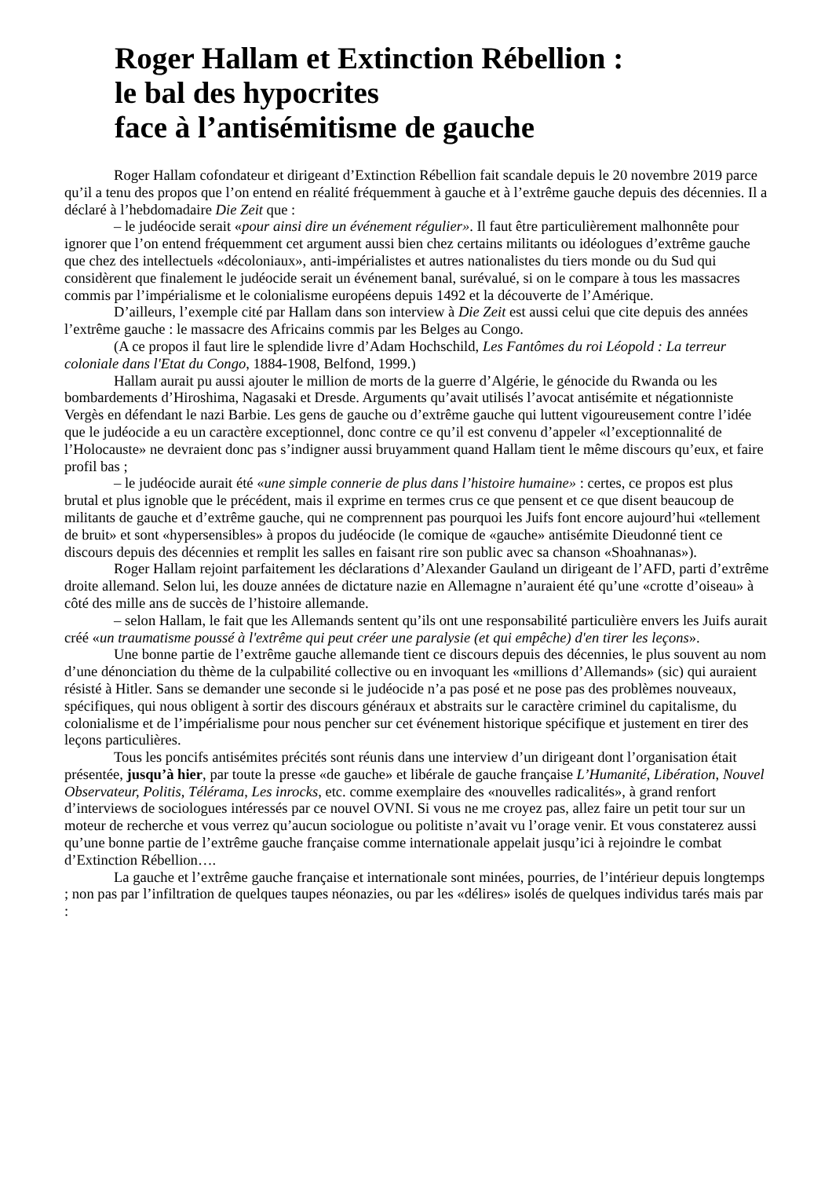Roger Hallam et Extinction Rébellion :
le bal des hypocrites
face à l’antisémitisme de gauche
Roger Hallam cofondateur et dirigeant d’Extinction Rébellion fait scandale depuis le 20 novembre 2019 parce qu’il a tenu des propos que l’on entend en réalité fréquemment à gauche et à l’extrême gauche depuis des décennies. Il a déclaré à l’hebdomadaire Die Zeit que :
– le judéocide serait «pour ainsi dire un événement régulier». Il faut être particulièrement malhonnête pour ignorer que l’on entend fréquemment cet argument aussi bien chez certains militants ou idéologues d’extrême gauche que chez des intellectuels «décoloniaux», anti-impérialistes et autres nationalistes du tiers monde ou du Sud qui considèrent que finalement le judéocide serait un événement banal, surévalué, si on le compare à tous les massacres commis par l’impérialisme et le colonialisme européens depuis 1492 et la découverte de l’Amérique.
D’ailleurs, l’exemple cité par Hallam dans son interview à Die Zeit est aussi celui que cite depuis des années l’extrême gauche : le massacre des Africains commis par les Belges au Congo.
(A ce propos il faut lire le splendide livre d’Adam Hochschild, Les Fantômes du roi Léopold : La terreur coloniale dans l'Etat du Congo, 1884-1908, Belfond, 1999.)
Hallam aurait pu aussi ajouter le million de morts de la guerre d’Algérie, le génocide du Rwanda ou les bombardements d’Hiroshima, Nagasaki et Dresde. Arguments qu’avait utilisés l’avocat antisémite et négationniste Vergès en défendant le nazi Barbie. Les gens de gauche ou d’extrême gauche qui luttent vigoureusement contre l’idée que le judéocide a eu un caractère exceptionnel, donc contre ce qu’il est convenu d’appeler «l’exceptionnalité de l’Holocauste» ne devraient donc pas s’indigner aussi bruyamment quand Hallam tient le même discours qu’eux, et faire profil bas ;
– le judéocide aurait été «une simple connerie de plus dans l’histoire humaine» : certes, ce propos est plus brutal et plus ignoble que le précédent, mais il exprime en termes crus ce que pensent et ce que disent beaucoup de militants de gauche et d’extrême gauche, qui ne comprennent pas pourquoi les Juifs font encore aujourd’hui «tellement de bruit» et sont «hypersensibles» à propos du judéocide (le comique de «gauche» antisémite Dieudonné tient ce discours depuis des décennies et remplit les salles en faisant rire son public avec sa chanson «Shoahnanas»).
Roger Hallam rejoint parfaitement les déclarations d’Alexander Gauland un dirigeant de l’AFD, parti d’extrême droite allemand. Selon lui, les douze années de dictature nazie en Allemagne n’auraient été qu’une «crotte d’oiseau» à côté des mille ans de succès de l’histoire allemande.
– selon Hallam, le fait que les Allemands sentent qu’ils ont une responsabilité particulière envers les Juifs aurait créé «un traumatisme poussé à l'extrême qui peut créer une paralysie (et qui empêche) d'en tirer les leçons».
Une bonne partie de l’extrême gauche allemande tient ce discours depuis des décennies, le plus souvent au nom d’une dénonciation du thème de la culpabilité collective ou en invoquant les «millions d’Allemands» (sic) qui auraient résisté à Hitler. Sans se demander une seconde si le judéocide n’a pas posé et ne pose pas des problèmes nouveaux, spécifiques, qui nous obligent à sortir des discours généraux et abstraits sur le caractère criminel du capitalisme, du colonialisme et de l’impérialisme pour nous pencher sur cet événement historique spécifique et justement en tirer des leçons particulières.
Tous les poncifs antisémites précités sont réunis dans une interview d’un dirigeant dont l’organisation était présentée, jusqu’à hier, par toute la presse «de gauche» et libérale de gauche française L’Humanité, Libération, Nouvel Observateur, Politis, Télérama, Les inrocks, etc. comme exemplaire des «nouvelles radicalités», à grand renfort d’interviews de sociologues intéressés par ce nouvel OVNI. Si vous ne me croyez pas, allez faire un petit tour sur un moteur de recherche et vous verrez qu’aucun sociologue ou politiste n’avait vu l’orage venir. Et vous constaterez aussi qu’une bonne partie de l’extrême gauche française comme internationale appelait jusqu’ici à rejoindre le combat d’Extinction Rébellion….
La gauche et l’extrême gauche française et internationale sont minées, pourries, de l’intérieur depuis longtemps ; non pas par l’infiltration de quelques taupes néonazies, ou par les «délires» isolés de quelques individus tarés mais par :